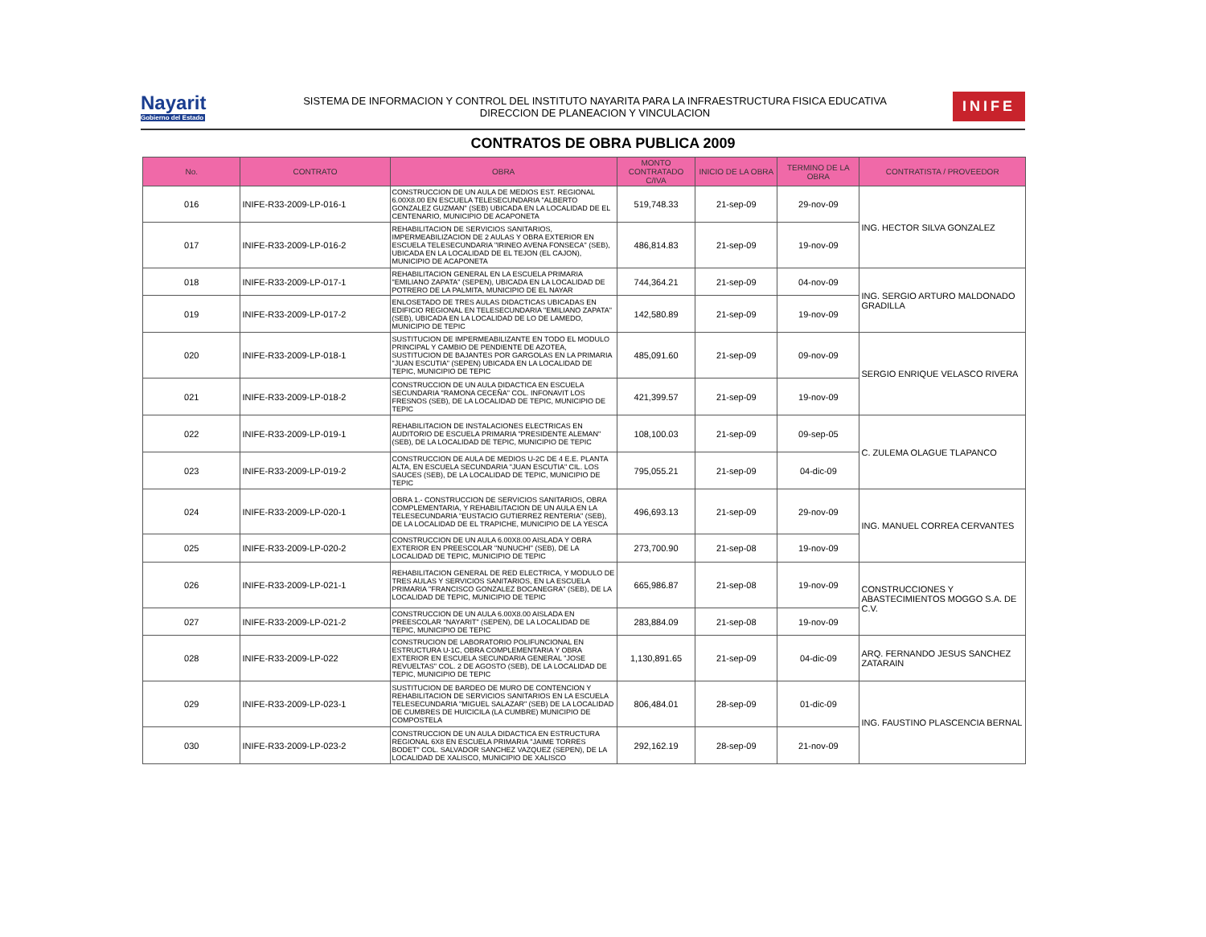Nayarit
Gobierno del Estado
SISTEMA DE INFORMACION Y CONTROL DEL INSTITUTO NAYARITA PARA LA INFRAESTRUCTURA FISICA EDUCATIVA
DIRECCION DE PLANEACION Y VINCULACION
INIFE
CONTRATOS DE OBRA PUBLICA 2009
| No. | CONTRATO | OBRA | MONTO CONTRATADO C/IVA | INICIO DE LA OBRA | TERMINO DE LA OBRA | CONTRATISTA / PROVEEDOR |
| --- | --- | --- | --- | --- | --- | --- |
| 016 | INIFE-R33-2009-LP-016-1 | CONSTRUCCION DE UN AULA DE MEDIOS EST. REGIONAL 6.00X8.00 EN ESCUELA TELESECUNDARIA "ALBERTO GONZALEZ GUZMAN" (SEB) UBICADA EN LA LOCALIDAD DE EL CENTENARIO, MUNICIPIO DE ACAPONETA | 519,748.33 | 21-sep-09 | 29-nov-09 | ING. HECTOR SILVA GONZALEZ |
| 017 | INIFE-R33-2009-LP-016-2 | REHABILITACION DE SERVICIOS SANITARIOS, IMPERMEABILIZACION DE 2 AULAS Y OBRA EXTERIOR EN ESCUELA TELESECUNDARIA "IRINEO AVENA FONSECA" (SEB), UBICADA EN LA LOCALIDAD DE EL TEJON (EL CAJON), MUNICIPIO DE ACAPONETA | 486,814.83 | 21-sep-09 | 19-nov-09 | |
| 018 | INIFE-R33-2009-LP-017-1 | REHABILITACION GENERAL EN LA ESCUELA PRIMARIA "EMILIANO ZAPATA" (SEPEN), UBICADA EN LA LOCALIDAD DE POTRERO DE LA PALMITA, MUNICIPIO DE EL NAYAR | 744,364.21 | 21-sep-09 | 04-nov-09 | ING. SERGIO ARTURO MALDONADO GRADILLA |
| 019 | INIFE-R33-2009-LP-017-2 | ENLOSETADO DE TRES AULAS DIDACTICAS UBICADAS EN EDIFICIO REGIONAL EN TELESECUNDARIA "EMILIANO ZAPATA" (SEB), UBICADA EN LA LOCALIDAD DE LO DE LAMEDO, MUNICIPIO DE TEPIC | 142,580.89 | 21-sep-09 | 19-nov-09 | |
| 020 | INIFE-R33-2009-LP-018-1 | SUSTITUCION DE IMPERMEABILIZANTE EN TODO EL MODULO PRINCIPAL Y CAMBIO DE PENDIENTE DE AZOTEA, SUSTITUCION DE BAJANTES POR GARGOLAS EN LA PRIMARIA "JUAN ESCUTIA" (SEPEN) UBICADA EN LA LOCALIDAD DE TEPIC, MUNICIPIO DE TEPIC | 485,091.60 | 21-sep-09 | 09-nov-09 | SERGIO ENRIQUE VELASCO RIVERA |
| 021 | INIFE-R33-2009-LP-018-2 | CONSTRUCCION DE UN AULA DIDACTICA EN ESCUELA SECUNDARIA "RAMONA CECEÑA" COL. INFONAVIT LOS FRESNOS (SEB), DE LA LOCALIDAD DE TEPIC, MUNICIPIO DE TEPIC | 421,399.57 | 21-sep-09 | 19-nov-09 | |
| 022 | INIFE-R33-2009-LP-019-1 | REHABILITACION DE INSTALACIONES ELECTRICAS EN AUDITORIO DE ESCUELA PRIMARIA "PRESIDENTE ALEMAN" (SEB), DE LA LOCALIDAD DE TEPIC, MUNICIPIO DE TEPIC | 108,100.03 | 21-sep-09 | 09-sep-05 | C. ZULEMA OLAGUE TLAPANCO |
| 023 | INIFE-R33-2009-LP-019-2 | CONSTRUCCION DE AULA DE MEDIOS U-2C DE 4 E.E. PLANTA ALTA, EN ESCUELA SECUNDARIA "JUAN ESCUTIA" CIL. LOS SAUCES (SEB), DE LA LOCALIDAD DE TEPIC, MUNICIPIO DE TEPIC | 795,055.21 | 21-sep-09 | 04-dic-09 | |
| 024 | INIFE-R33-2009-LP-020-1 | OBRA 1.- CONSTRUCCION DE SERVICIOS SANITARIOS, OBRA COMPLEMENTARIA, Y REHABILITACION DE UN AULA EN LA TELESECUNDARIA "EUSTACIO GUTIERREZ RENTERIA" (SEB), DE LA LOCALIDAD DE EL TRAPICHE, MUNICIPIO DE LA YESCA | 496,693.13 | 21-sep-09 | 29-nov-09 | ING. MANUEL CORREA CERVANTES |
| 025 | INIFE-R33-2009-LP-020-2 | CONSTRUCCION DE UN AULA 6.00X8.00 AISLADA Y OBRA EXTERIOR EN PREESCOLAR "NUNUCHI" (SEB), DE LA LOCALIDAD DE TEPIC, MUNICIPIO DE TEPIC | 273,700.90 | 21-sep-08 | 19-nov-09 | |
| 026 | INIFE-R33-2009-LP-021-1 | REHABILITACION GENERAL DE RED ELECTRICA, Y MODULO DE TRES AULAS Y SERVICIOS SANITARIOS, EN LA ESCUELA PRIMARIA "FRANCISCO GONZALEZ BOCANEGRA" (SEB), DE LA LOCALIDAD DE TEPIC, MUNICIPIO DE TEPIC | 665,986.87 | 21-sep-08 | 19-nov-09 | CONSTRUCCIONES Y ABASTECIMIENTOS MOGGO S.A. DE C.V. |
| 027 | INIFE-R33-2009-LP-021-2 | CONSTRUCCION DE UN AULA 6.00X8.00 AISLADA EN PREESCOLAR "NAYARIT" (SEPEN), DE LA LOCALIDAD DE TEPIC, MUNICIPIO DE TEPIC | 283,884.09 | 21-sep-08 | 19-nov-09 | |
| 028 | INIFE-R33-2009-LP-022 | CONSTRUCION DE LABORATORIO POLIFUNCIONAL EN ESTRUCTURA U-1C, OBRA COMPLEMENTARIA Y OBRA EXTERIOR EN ESCUELA SECUNDARIA GENERAL "JOSE REVUELTAS" COL. 2 DE AGOSTO (SEB), DE LA LOCALIDAD DE TEPIC, MUNICIPIO DE TEPIC | 1,130,891.65 | 21-sep-09 | 04-dic-09 | ARQ. FERNANDO JESUS SANCHEZ ZATARAIN |
| 029 | INIFE-R33-2009-LP-023-1 | SUSTITUCION DE BARDEO DE MURO DE CONTENCION Y REHABILITACION DE SERVICIOS SANITARIOS EN LA ESCUELA TELESECUNDARIA "MIGUEL SALAZAR" (SEB) DE LA LOCALIDAD DE CUMBRES DE HUICICILA (LA CUMBRE) MUNICIPIO DE COMPOSTELA | 806,484.01 | 28-sep-09 | 01-dic-09 | ING. FAUSTINO PLASCENCIA BERNAL |
| 030 | INIFE-R33-2009-LP-023-2 | CONSTRUCCION DE UN AULA DIDACTICA EN ESTRUCTURA REGIONAL 6X8 EN ESCUELA PRIMARIA "JAIME TORRES BODET" COL. SALVADOR SANCHEZ VAZQUEZ (SEPEN), DE LA LOCALIDAD DE XALISCO, MUNICIPIO DE XALISCO | 292,162.19 | 28-sep-09 | 21-nov-09 | |